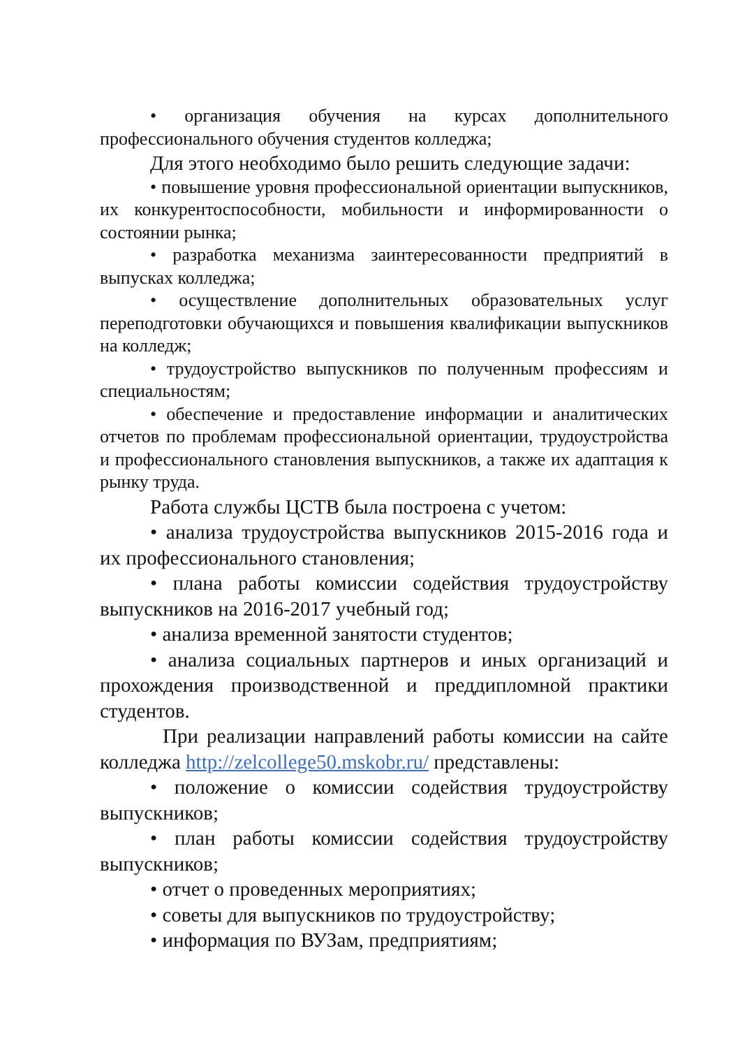• организация обучения на курсах дополнительного профессионального обучения студентов колледжа;
Для этого необходимо было решить следующие задачи:
• повышение уровня профессиональной ориентации выпускников, их конкурентоспособности, мобильности и информированности о состоянии рынка;
• разработка механизма заинтересованности предприятий в выпусках колледжа;
• осуществление дополнительных образовательных услуг переподготовки обучающихся и повышения квалификации выпускников на колледж;
• трудоустройство выпускников по полученным профессиям и специальностям;
• обеспечение и предоставление информации и аналитических отчетов по проблемам профессиональной ориентации, трудоустройства и профессионального становления выпускников, а также их адаптация к рынку труда.
Работа службы ЦСТВ была построена с учетом:
• анализа трудоустройства выпускников 2015-2016 года и их профессионального становления;
• плана работы комиссии содействия трудоустройству выпускников на 2016-2017 учебный год;
• анализа временной занятости студентов;
• анализа социальных партнеров и иных организаций и прохождения производственной и преддипломной практики студентов.
При реализации направлений работы комиссии на сайте колледжа http://zelcollege50.mskobr.ru/ представлены:
• положение о комиссии содействия трудоустройству выпускников;
• план работы комиссии содействия трудоустройству выпускников;
• отчет о проведенных мероприятиях;
• советы для выпускников по трудоустройству;
• информация по ВУЗам, предприятиям;